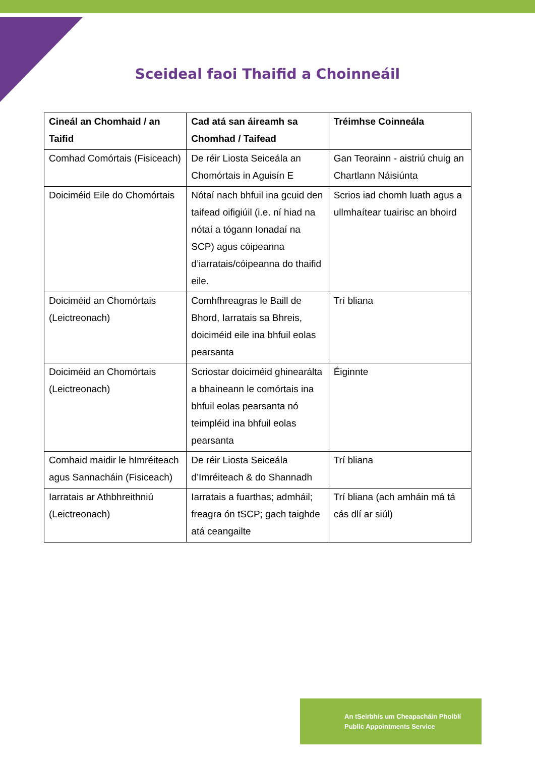Sceideal faoi Thaifid a Choinneáil
| Cineál an Chomhaid / an Taifid | Cad atá san áireamh sa Chomhad / Taifead | Tréimhse Coinneála |
| --- | --- | --- |
| Comhad Comórtais (Fisiceach) | De réir Liosta Seiceála an Chomórtais in Aguisín E | Gan Teorainn - aistriú chuig an Chartlann Náisiúnta |
| Doiciméid Eile do Chomórtais | Nótaí nach bhfuil ina gcuid den taifead oifigiúil (i.e. ní hiad na nótaí a tógann Ionadaí na SCP) agus cóipeanna d’iarratais/cóipeanna do thaifid eile. | Scrios iad chomh luath agus a ullmhaítear tuairisc an bhoird |
| Doiciméid an Chomórtais (Leictreonach) | Comhfhreagras le Baill de Bhord, Iarratais sa Bhreis, doiciméid eile ina bhfuil eolas pearsanta | Trí bliana |
| Doiciméid an Chomórtais (Leictreonach) | Scriostar doiciméid ghinearálta a bhaineann le comórtais ina bhfuil eolas pearsanta nó teimpléid ina bhfuil eolas pearsanta | Éiginnte |
| Comhaid maidir le hImréiteach agus Sannacháin (Fisiceach) | De réir Liosta Seiceála d’Imréiteach & do Shannadh | Trí bliana |
| Iarratais ar Athbhreithniú (Leictreonach) | Iarratais a fuarthas; admháil; freagra ón tSCP; gach taighde atá ceangailte | Trí bliana (ach amháin má tá cás dlí ar siúl) |
An tSeirbhís um Cheapacháin Phoiblí
Public Appointments Service